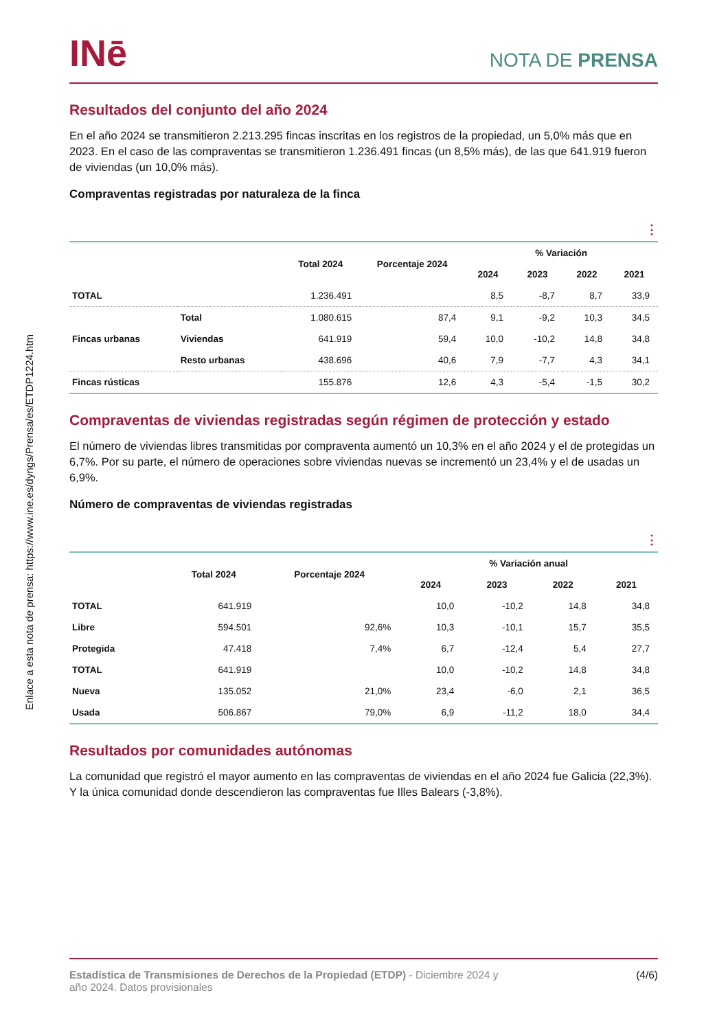Enlace a esta nota de prensa: https://www.ine.es/dyngs/Prensa/es/ETDP1224.htm
INē
NOTA DE PRENSA
Resultados del conjunto del año 2024
En el año 2024 se transmitieron 2.213.295 fincas inscritas en los registros de la propiedad, un 5,0% más que en 2023. En el caso de las compraventas se transmitieron 1.236.491 fincas (un 8,5% más), de las que 641.919 fueron de viviendas (un 10,0% más).
Compraventas registradas por naturaleza de la finca
⋮
| | | Total 2024 | Porcentaje 2024 | % Variación | | | |
| --- | --- | --- | --- | --- | --- | --- | --- |
| | | | | 2024 | 2023 | 2022 | 2021 |
| TOTAL | | 1.236.491 | | 8,5 | -8,7 | 8,7 | 33,9 |
| Fincas urbanas | Total | 1.080.615 | 87,4 | 9,1 | -9,2 | 10,3 | 34,5 |
| | Viviendas | 641.919 | 59,4 | 10,0 | -10,2 | 14,8 | 34,8 |
| | Resto urbanas | 438.696 | 40,6 | 7,9 | -7,7 | 4,3 | 34,1 |
| Fincas rústicas | | 155.876 | 12,6 | 4,3 | -5,4 | -1,5 | 30,2 |
Compraventas de viviendas registradas según régimen de protección y estado
El número de viviendas libres transmitidas por compraventa aumentó un 10,3% en el año 2024 y el de protegidas un 6,7%. Por su parte, el número de operaciones sobre viviendas nuevas se incrementó un 23,4% y el de usadas un 6,9%.
Número de compraventas de viviendas registradas
⋮
| | Total 2024 | Porcentaje 2024 | % Variación anual | | | |
| --- | --- | --- | --- | --- | --- | --- |
| | | | 2024 | 2023 | 2022 | 2021 |
| TOTAL | 641.919 | | 10,0 | -10,2 | 14,8 | 34,8 |
| Libre | 594.501 | 92,6% | 10,3 | -10,1 | 15,7 | 35,5 |
| Protegida | 47.418 | 7,4% | 6,7 | -12,4 | 5,4 | 27,7 |
| TOTAL | 641.919 | | 10,0 | -10,2 | 14,8 | 34,8 |
| Nueva | 135.052 | 21,0% | 23,4 | -6,0 | 2,1 | 36,5 |
| Usada | 506.867 | 79,0% | 6,9 | -11,2 | 18,0 | 34,4 |
Resultados por comunidades autónomas
La comunidad que registró el mayor aumento en las compraventas de viviendas en el año 2024 fue Galicia (22,3%). Y la única comunidad donde descendieron las compraventas fue Illes Balears (-3,8%).
Estadística de Transmisiones de Derechos de la Propiedad (ETDP) - Diciembre 2024 y
año 2024. Datos provisionales
(4/6)